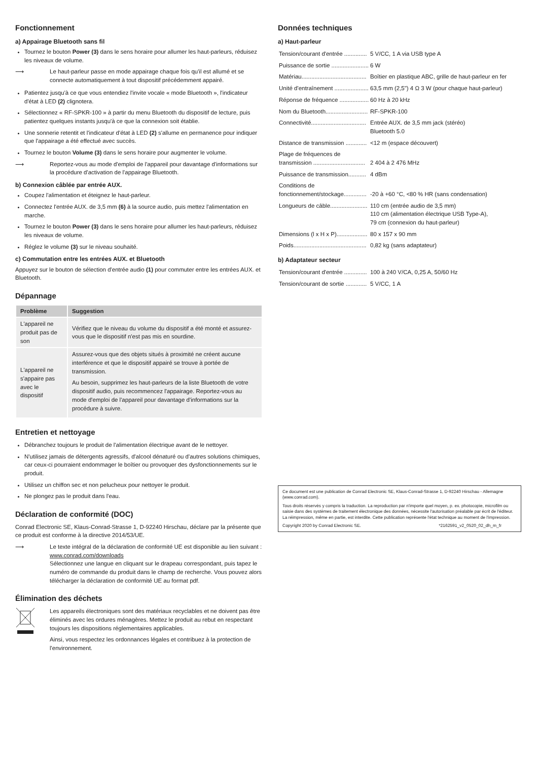Fonctionnement
a) Appairage Bluetooth sans fil
Tournez le bouton Power (3) dans le sens horaire pour allumer les haut-parleurs, réduisez les niveaux de volume.
⟶ Le haut-parleur passe en mode appairage chaque fois qu'il est allumé et se connecte automatiquement à tout dispositif précédemment appairé.
Patientez jusqu'à ce que vous entendiez l'invite vocale « mode Bluetooth », l'indicateur d'état à LED (2) clignotera.
Sélectionnez « RF-SPKR-100 » à partir du menu Bluetooth du dispositif de lecture, puis patientez quelques instants jusqu'à ce que la connexion soit établie.
Une sonnerie retentit et l'indicateur d'état à LED (2) s'allume en permanence pour indiquer que l'appairage a été effectué avec succès.
Tournez le bouton Volume (3) dans le sens horaire pour augmenter le volume.
⟶ Reportez-vous au mode d'emploi de l'appareil pour davantage d'informations sur la procédure d'activation de l'appairage Bluetooth.
b) Connexion câblée par entrée AUX.
Coupez l'alimentation et éteignez le haut-parleur.
Connectez l'entrée AUX. de 3,5 mm (6) à la source audio, puis mettez l'alimentation en marche.
Tournez le bouton Power (3) dans le sens horaire pour allumer les haut-parleurs, réduisez les niveaux de volume.
Réglez le volume (3) sur le niveau souhaité.
c) Commutation entre les entrées AUX. et Bluetooth
Appuyez sur le bouton de sélection d'entrée audio (1) pour commuter entre les entrées AUX. et Bluetooth.
Dépannage
| Problème | Suggestion |
| --- | --- |
| L'appareil ne produit pas de son | Vérifiez que le niveau du volume du dispositif a été monté et assurez-vous que le dispositif n'est pas mis en sourdine. |
| L'appareil ne s'appaire pas avec le dispositif | Assurez-vous que des objets situés à proximité ne créent aucune interférence et que le dispositif appairé se trouve à portée de transmission. Au besoin, supprimez les haut-parleurs de la liste Bluetooth de votre dispositif audio, puis recommencez l'appairage. Reportez-vous au mode d'emploi de l'appareil pour davantage d'informations sur la procédure à suivre. |
Entretien et nettoyage
Débranchez toujours le produit de l'alimentation électrique avant de le nettoyer.
N'utilisez jamais de détergents agressifs, d'alcool dénaturé ou d'autres solutions chimiques, car ceux-ci pourraient endommager le boîtier ou provoquer des dysfonctionnements sur le produit.
Utilisez un chiffon sec et non pelucheux pour nettoyer le produit.
Ne plongez pas le produit dans l'eau.
Déclaration de conformité (DOC)
Conrad Electronic SE, Klaus-Conrad-Strasse 1, D-92240 Hirschau, déclare par la présente que ce produit est conforme à la directive 2014/53/UE.
⟶ Le texte intégral de la déclaration de conformité UE est disponible au lien suivant :
www.conrad.com/downloads
Sélectionnez une langue en cliquant sur le drapeau correspondant, puis tapez le numéro de commande du produit dans le champ de recherche. Vous pouvez alors télécharger la déclaration de conformité UE au format pdf.
Élimination des déchets
Les appareils électroniques sont des matériaux recyclables et ne doivent pas être éliminés avec les ordures ménagères. Mettez le produit au rebut en respectant toujours les dispositions réglementaires applicables.
Ainsi, vous respectez les ordonnances légales et contribuez à la protection de l'environnement.
Données techniques
a) Haut-parleur
| Tension/courant d'entrée .............. | 5 V/CC, 1 A via USB type A |
| Puissance de sortie ....................... | 6 W |
| Matériau........................................ | Boîtier en plastique ABC, grille de haut-parleur en fer |
| Unité d'entraînement ..................... | 63,5 mm (2,5") 4 Ω 3 W (pour chaque haut-parleur) |
| Réponse de fréquence .................. | 60 Hz à 20 kHz |
| Nom du Bluetooth.......................... | RF-SPKR-100 |
| Connectivité.................................. | Entrée AUX. de 3,5 mm jack (stéréo) Bluetooth 5.0 |
| Distance de transmission ............. | <12 m (espace découvert) |
| Plage de fréquences de transmission ................................ | 2 404 à 2 476 MHz |
| Puissance de transmission........... | 4 dBm |
| Conditions de fonctionnement/stockage.............. | -20 à +60 °C, <80 % HR (sans condensation) |
| Longueurs de câble....................... | 110 cm (entrée audio de 3,5 mm) 110 cm (alimentation électrique USB Type-A), 79 cm (connexion du haut-parleur) |
| Dimensions (l x H x P)................... | 80 x 157 x 90 mm |
| Poids............................................. | 0,82 kg (sans adaptateur) |
b) Adaptateur secteur
| Tension/courant d'entrée .............. | 100 à 240 V/CA, 0,25 A, 50/60 Hz |
| Tension/courant de sortie ............. | 5 V/CC, 1 A |
Ce document est une publication de Conrad Electronic SE, Klaus-Conrad-Strasse 1, D-92240 Hirschau - Allemagne (www.conrad.com).
Tous droits réservés y compris la traduction. La reproduction par n'importe quel moyen, p. ex. photocopie, microfilm ou saisie dans des systèmes de traitement électronique des données, nécessite l'autorisation préalable par écrit de l'éditeur. La réimpression, même en partie, est interdite. Cette publication représente l'état technique au moment de l'impression.
Copyright 2020 by Conrad Electronic SE. *2162591_v2_0520_02_dh_m_fr